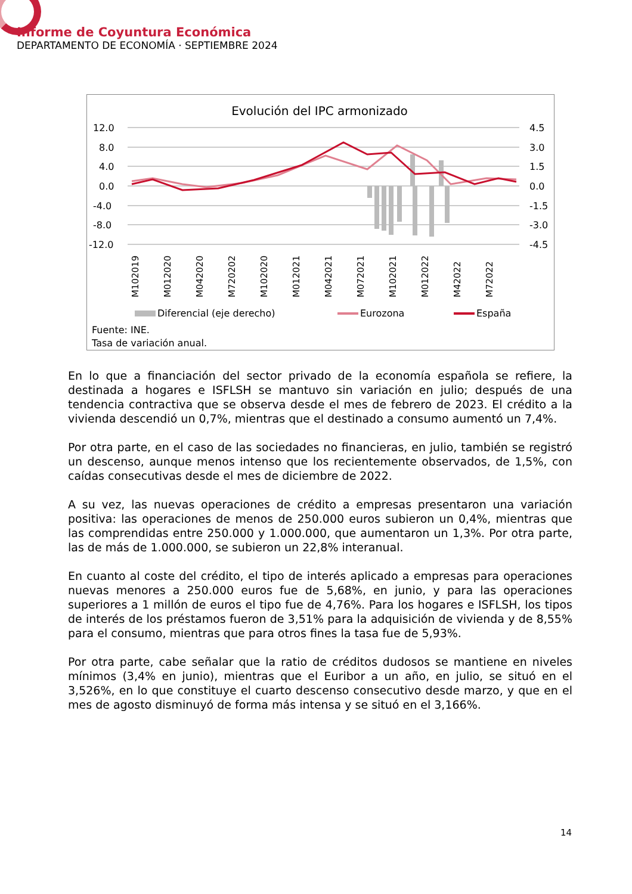Informe de Coyuntura Económica
DEPARTAMENTO DE ECONOMÍA · SEPTIEMBRE 2024
Evolución del IPC armonizado
12.0
8.0
4.0
0.0
-4.0
-8.0
-12.0
4.5
3.0
1.5
0.0
-1.5
-3.0
-4.5
M102019
M012020
M042020
M720202
M102020
M012021
M042021
M072021
M102021
M012022
M42022
M72022
Diferencial (eje derecho)
Eurozona
España
Fuente: INE.
Tasa de variación anual.
En lo que a financiación del sector privado de la economía española se refiere, la destinada a hogares e ISFLSH se mantuvo sin variación en julio; después de una tendencia contractiva que se observa desde el mes de febrero de 2023. El crédito a la vivienda descendió un 0,7%, mientras que el destinado a consumo aumentó un 7,4%.
Por otra parte, en el caso de las sociedades no financieras, en julio, también se registró un descenso, aunque menos intenso que los recientemente observados, de 1,5%, con caídas consecutivas desde el mes de diciembre de 2022.
A su vez, las nuevas operaciones de crédito a empresas presentaron una variación positiva: las operaciones de menos de 250.000 euros subieron un 0,4%, mientras que las comprendidas entre 250.000 y 1.000.000, que aumentaron un 1,3%. Por otra parte, las de más de 1.000.000, se subieron un 22,8% interanual.
En cuanto al coste del crédito, el tipo de interés aplicado a empresas para operaciones nuevas menores a 250.000 euros fue de 5,68%, en junio, y para las operaciones superiores a 1 millón de euros el tipo fue de 4,76%. Para los hogares e ISFLSH, los tipos de interés de los préstamos fueron de 3,51% para la adquisición de vivienda y de 8,55% para el consumo, mientras que para otros fines la tasa fue de 5,93%.
Por otra parte, cabe señalar que la ratio de créditos dudosos se mantiene en niveles mínimos (3,4% en junio), mientras que el Euribor a un año, en julio, se situó en el 3,526%, en lo que constituye el cuarto descenso consecutivo desde marzo, y que en el mes de agosto disminuyó de forma más intensa y se situó en el 3,166%.
14